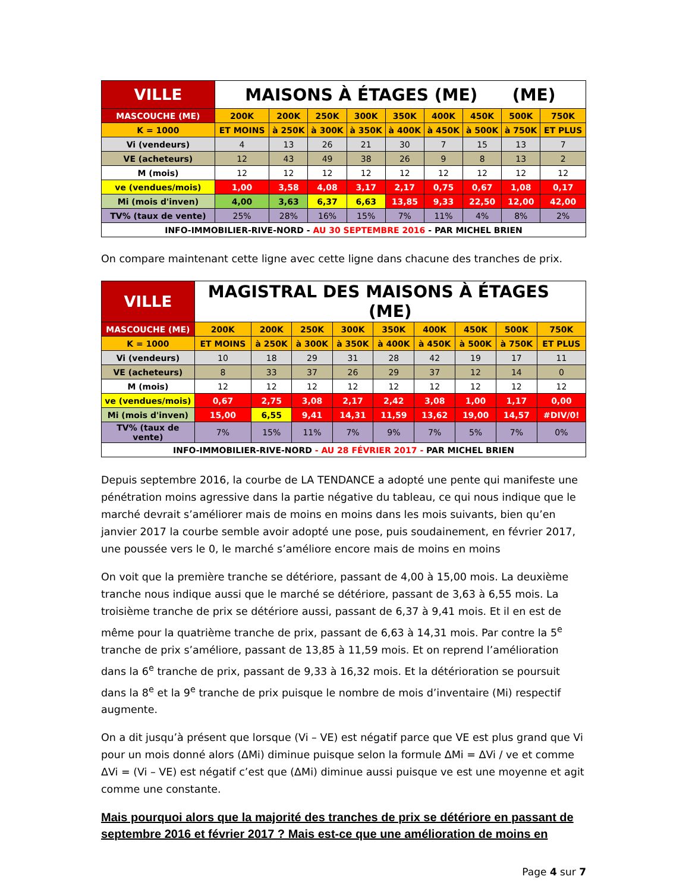| VILLE | MAISONS À ÉTAGES (ME) (ME) | | | | | | | | |
| --- | --- | --- | --- | --- | --- | --- | --- | --- | --- |
| MASCOUCHE (ME) | 200K | 200K | 250K | 300K | 350K | 400K | 450K | 500K | 750K |
| K = 1000 | ET MOINS | à 250K | à 300K | à 350K | à 400K | à 450K | à 500K | à 750K | ET PLUS |
| Vi (vendeurs) | 4 | 13 | 26 | 21 | 30 | 7 | 15 | 13 | 7 |
| VE (acheteurs) | 12 | 43 | 49 | 38 | 26 | 9 | 8 | 13 | 2 |
| M (mois) | 12 | 12 | 12 | 12 | 12 | 12 | 12 | 12 | 12 |
| ve (vendues/mois) | 1,00 | 3,58 | 4,08 | 3,17 | 2,17 | 0,75 | 0,67 | 1,08 | 0,17 |
| Mi (mois d'inven) | 4,00 | 3,63 | 6,37 | 6,63 | 13,85 | 9,33 | 22,50 | 12,00 | 42,00 |
| TV% (taux de vente) | 25% | 28% | 16% | 15% | 7% | 11% | 4% | 8% | 2% |
| INFO-IMMOBILIER-RIVE-NORD - AU 30 SEPTEMBRE 2016 - PAR MICHEL BRIEN | | | | | | | | | |
On compare maintenant cette ligne avec cette ligne dans chacune des tranches de prix.
| VILLE | MAGISTRAL DES MAISONS À ÉTAGES (ME) | | | | | | | | |
| --- | --- | --- | --- | --- | --- | --- | --- | --- | --- |
| MASCOUCHE (ME) | 200K | 200K | 250K | 300K | 350K | 400K | 450K | 500K | 750K |
| K = 1000 | ET MOINS | à 250K | à 300K | à 350K | à 400K | à 450K | à 500K | à 750K | ET PLUS |
| Vi (vendeurs) | 10 | 18 | 29 | 31 | 28 | 42 | 19 | 17 | 11 |
| VE (acheteurs) | 8 | 33 | 37 | 26 | 29 | 37 | 12 | 14 | 0 |
| M (mois) | 12 | 12 | 12 | 12 | 12 | 12 | 12 | 12 | 12 |
| ve (vendues/mois) | 0,67 | 2,75 | 3,08 | 2,17 | 2,42 | 3,08 | 1,00 | 1,17 | 0,00 |
| Mi (mois d'inven) | 15,00 | 6,55 | 9,41 | 14,31 | 11,59 | 13,62 | 19,00 | 14,57 | #DIV/0! |
| TV% (taux de vente) | 7% | 15% | 11% | 7% | 9% | 7% | 5% | 7% | 0% |
| INFO-IMMOBILIER-RIVE-NORD - AU 28 FÉVRIER 2017 - PAR MICHEL BRIEN | | | | | | | | | |
Depuis septembre 2016, la courbe de LA TENDANCE a adopté une pente qui manifeste une pénétration moins agressive dans la partie négative du tableau, ce qui nous indique que le marché devrait s’améliorer mais de moins en moins dans les mois suivants, bien qu’en janvier 2017 la courbe semble avoir adopté une pose, puis soudainement, en février 2017, une poussée vers le 0, le marché s’améliore encore mais de moins en moins
On voit que la première tranche se détériore, passant de 4,00 à 15,00 mois. La deuxième tranche nous indique aussi que le marché se détériore, passant de 3,63 à 6,55 mois. La troisième tranche de prix se détériore aussi, passant de 6,37 à 9,41 mois. Et il en est de même pour la quatrième tranche de prix, passant de 6,63 à 14,31 mois. Par contre la 5<sup>e</sup> tranche de prix s’améliore, passant de 13,85 à 11,59 mois. Et on reprend l’amélioration dans la 6<sup>e</sup> tranche de prix, passant de 9,33 à 16,32 mois. Et la détérioration se poursuit dans la 8<sup>e</sup> et la 9<sup>e</sup> tranche de prix puisque le nombre de mois d’inventaire (Mi) respectif augmente.
On a dit jusqu’à présent que lorsque (Vi – VE) est négatif parce que VE est plus grand que Vi pour un mois donné alors (ΔMi) diminue puisque selon la formule ΔMi = ΔVi / ve et comme ΔVi = (Vi – VE) est négatif c’est que (ΔMi) diminue aussi puisque ve est une moyenne et agit comme une constante.
Mais pourquoi alors que la majorité des tranches de prix se détériore en passant de septembre 2016 et février 2017 ? Mais est-ce que une amélioration de moins en
Page 4 sur 7